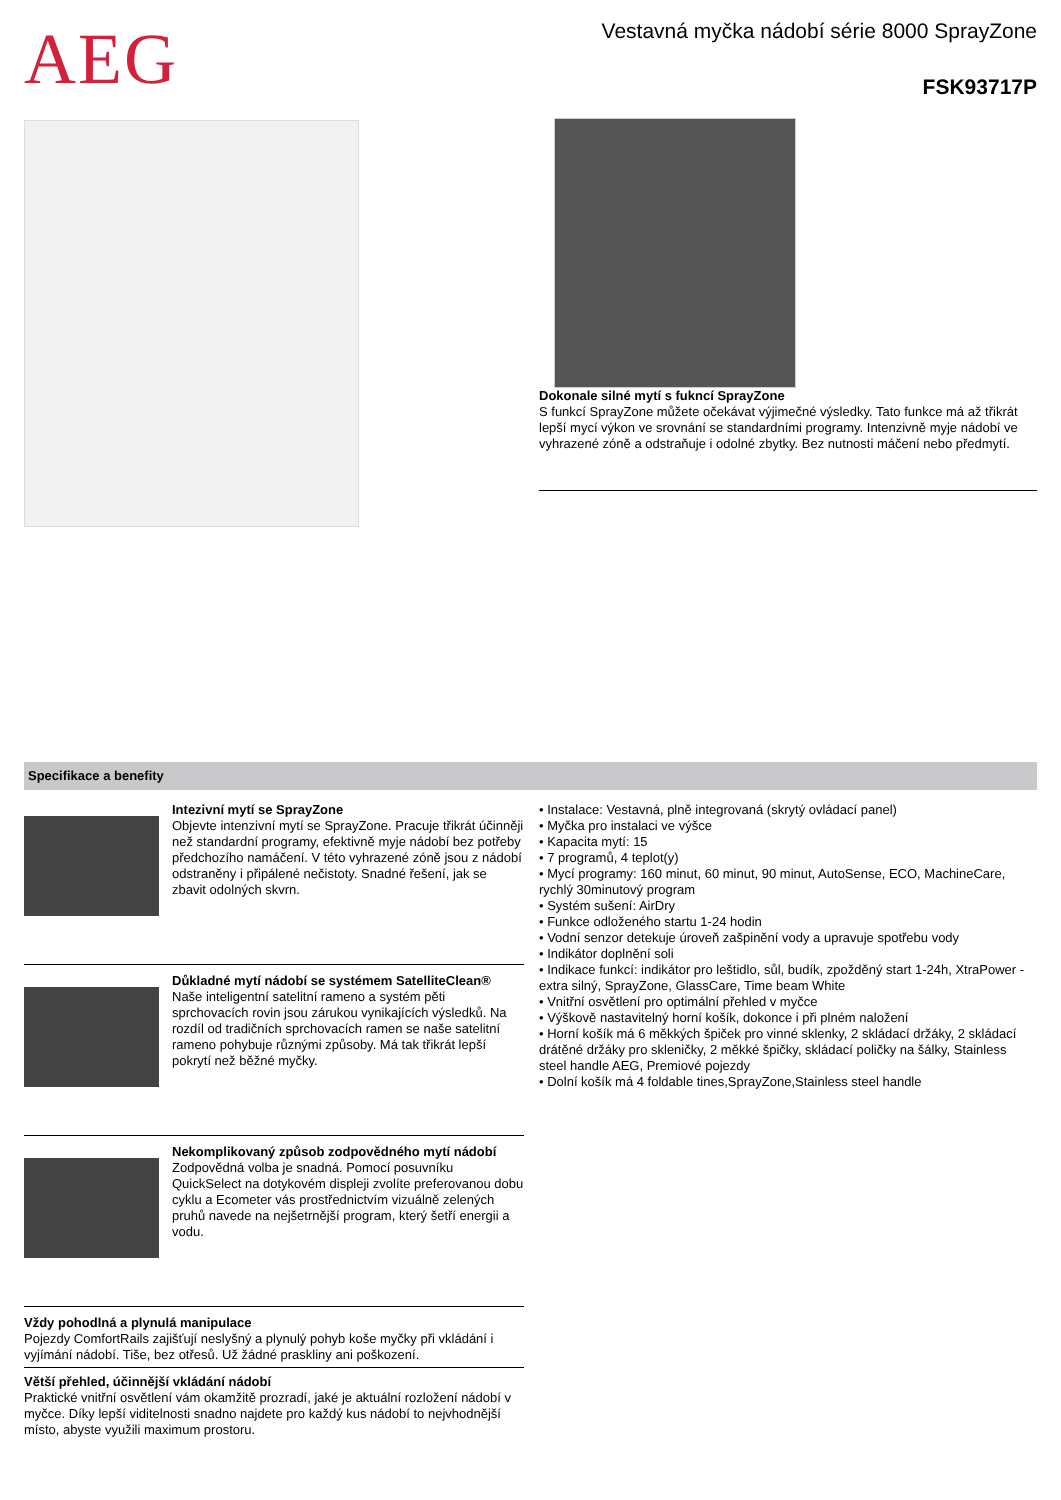AEG
Vestavná myčka nádobí série 8000 SprayZone
FSK93717P
Dokonale silné mytí s fukncí SprayZone
S funkcí SprayZone můžete očekávat výjimečné výsledky. Tato funkce má až třikrát lepší mycí výkon ve srovnání se standardními programy. Intenzivně myje nádobí ve vyhrazené zóně a odstraňuje i odolné zbytky. Bez nutnosti máčení nebo předmytí.
Specifikace a benefity
Intezivní mytí se SprayZone
Objevte intenzivní mytí se SprayZone. Pracuje třikrát účinněji než standardní programy, efektivně myje nádobí bez potřeby předchozího namáčení. V této vyhrazené zóně jsou z nádobí odstraněny i připálené nečistoty. Snadné řešení, jak se zbavit odolných skvrn.
Důkladné mytí nádobí se systémem SatelliteClean®
Naše inteligentní satelitní rameno a systém pěti sprchovacích rovin jsou zárukou vynikajících výsledků. Na rozdíl od tradičních sprchovacích ramen se naše satelitní rameno pohybuje různými způsoby. Má tak třikrát lepší pokrytí než běžné myčky.
Nekomplikovaný způsob zodpovědného mytí nádobí
Zodpovědná volba je snadná. Pomocí posuvníku QuickSelect na dotykovém displeji zvolíte preferovanou dobu cyklu a Ecometer vás prostřednictvím vizuálně zelených pruhů navede na nejšetrnější program, který šetří energii a vodu.
Vždy pohodlná a plynulá manipulace
Pojezdy ComfortRails zajišťují neslyšný a plynulý pohyb koše myčky při vkládání i vyjímání nádobí. Tiše, bez otřesů. Už žádné praskliny ani poškození.
Větší přehled, účinnější vkládání nádobí
Praktické vnitřní osvětlení vám okamžitě prozradí, jaké je aktuální rozložení nádobí v myčce. Díky lepší viditelnosti snadno najdete pro každý kus nádobí to nejvhodnější místo, abyste využili maximum prostoru.
• Instalace: Vestavná, plně integrovaná (skrytý ovládací panel)
• Myčka pro instalaci ve výšce
• Kapacita mytí: 15
• 7 programů, 4 teplot(y)
• Mycí programy: 160 minut, 60 minut, 90 minut, AutoSense, ECO, MachineCare, rychlý 30minutový program
• Systém sušení: AirDry
• Funkce odloženého startu 1-24 hodin
• Vodní senzor detekuje úroveň zašpinění vody a upravuje spotřebu vody
• Indikátor doplnění soli
• Indikace funkcí: indikátor pro leštidlo, sůl, budík, zpožděný start 1-24h, XtraPower - extra silný, SprayZone, GlassCare, Time beam White
• Vnitřní osvětlení pro optimální přehled v myčce
• Výškově nastavitelný horní košík, dokonce i při plném naložení
• Horní košík má 6 měkkých špiček pro vinné sklenky, 2 skládací držáky, 2 skládací drátěné držáky pro skleničky, 2 měkké špičky, skládací poličky na šálky, Stainless steel handle AEG, Premiové pojezdy
• Dolní košík má 4 foldable tines,SprayZone,Stainless steel handle